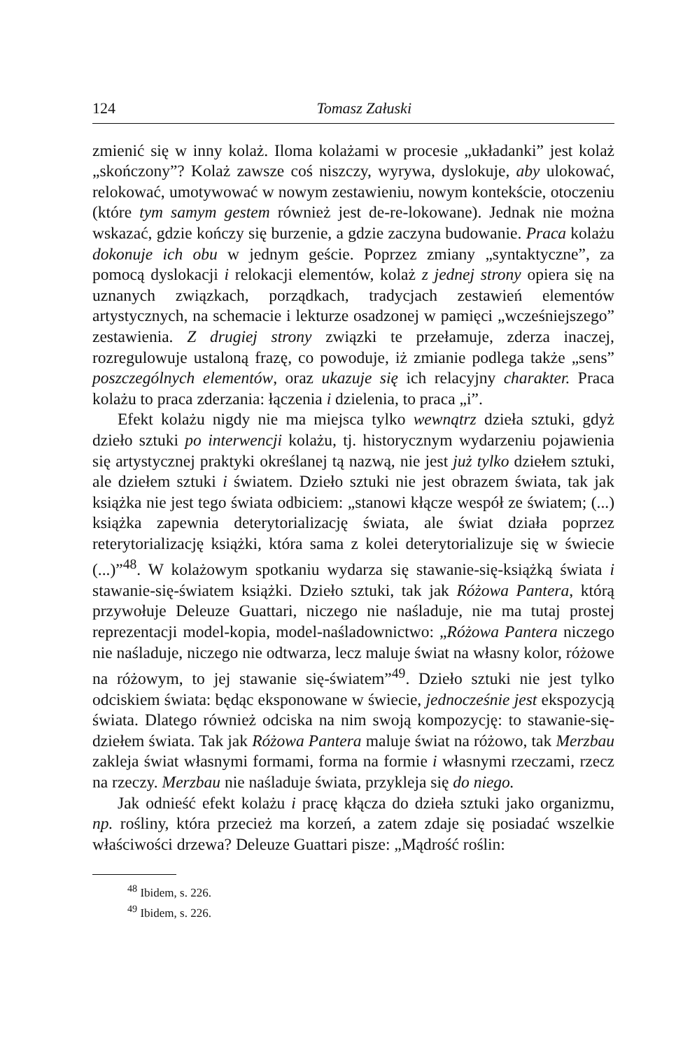124 Tomasz Załuski
zmienić się w inny kolaż. Iloma kolażami w procesie „układanki” jest kolaż „skończony”? Kolaż zawsze coś niszczy, wyrywa, dyslokuje, aby ulokować, relokować, umotywować w nowym zestawieniu, nowym kontekście, otoczeniu (które tym samym gestem również jest de-re-lokowane). Jednak nie można wskazać, gdzie kończy się burzenie, a gdzie zaczyna budowanie. Praca kolażu dokonuje ich obu w jednym geście. Poprzez zmiany „syntaktyczne”, za pomocą dyslokacji i relokacji elementów, kolaż z jednej strony opiera się na uznanych związkach, porządkach, tradycjach zestawień elementów artystycznych, na schemacie i lekturze osadzonej w pamięci „wcześniejszego” zestawienia. Z drugiej strony związki te przełamuje, zderza inaczej, rozregulowuje ustaloną frazę, co powoduje, iż zmianie podlega także „sens” poszczególnych elementów, oraz ukazuje się ich relacyjny charakter. Praca kolażu to praca zderzania: łączenia i dzielenia, to praca „i”.
Efekt kolażu nigdy nie ma miejsca tylko wewnątrz dzieła sztuki, gdyż dzieło sztuki po interwencji kolażu, tj. historycznym wydarzeniu pojawienia się artystycznej praktyki określanej tą nazwą, nie jest już tylko dziełem sztuki, ale dziełem sztuki i światem. Dzieło sztuki nie jest obrazem świata, tak jak książka nie jest tego świata odbiciem: „stanowi kłącze wespół ze światem; (...) książka zapewnia deterytorializację świata, ale świat działa poprzez reterytorializację książki, która sama z kolei deterytorializuje się w świecie (...)”<sup>48</sup>. W kolażowym spotkaniu wydarza się stawanie-się-książką świata i stawanie-się-światem książki. Dzieło sztuki, tak jak Różowa Pantera, którą przywołuje Deleuze Guattari, niczego nie naśladuje, nie ma tutaj prostej reprezentacji model-kopia, model-naśladownictwo: „Różowa Pantera niczego nie naśladuje, niczego nie odtwarza, lecz maluje świat na własny kolor, różowe na różowym, to jej stawanie się-światem”<sup>49</sup>. Dzieło sztuki nie jest tylko odciskiem świata: będąc eksponowane w świecie, jednocześnie jest ekspozycją świata. Dlatego również odciska na nim swoją kompozycję: to stawanie-się-dziełem świata. Tak jak Różowa Pantera maluje świat na różowo, tak Merzbau zakleja świat własnymi formami, forma na formie i własnymi rzeczami, rzecz na rzeczy. Merzbau nie naśladuje świata, przykleja się do niego.
Jak odnieść efekt kolażu i pracę kłącza do dzieła sztuki jako organizmu, np. rośliny, która przecież ma korzeń, a zatem zdaje się posiadać wszelkie właściwości drzewa? Deleuze Guattari pisze: „Mądrość roślin:
<sup>48</sup> Ibidem, s. 226.
<sup>49</sup> Ibidem, s. 226.